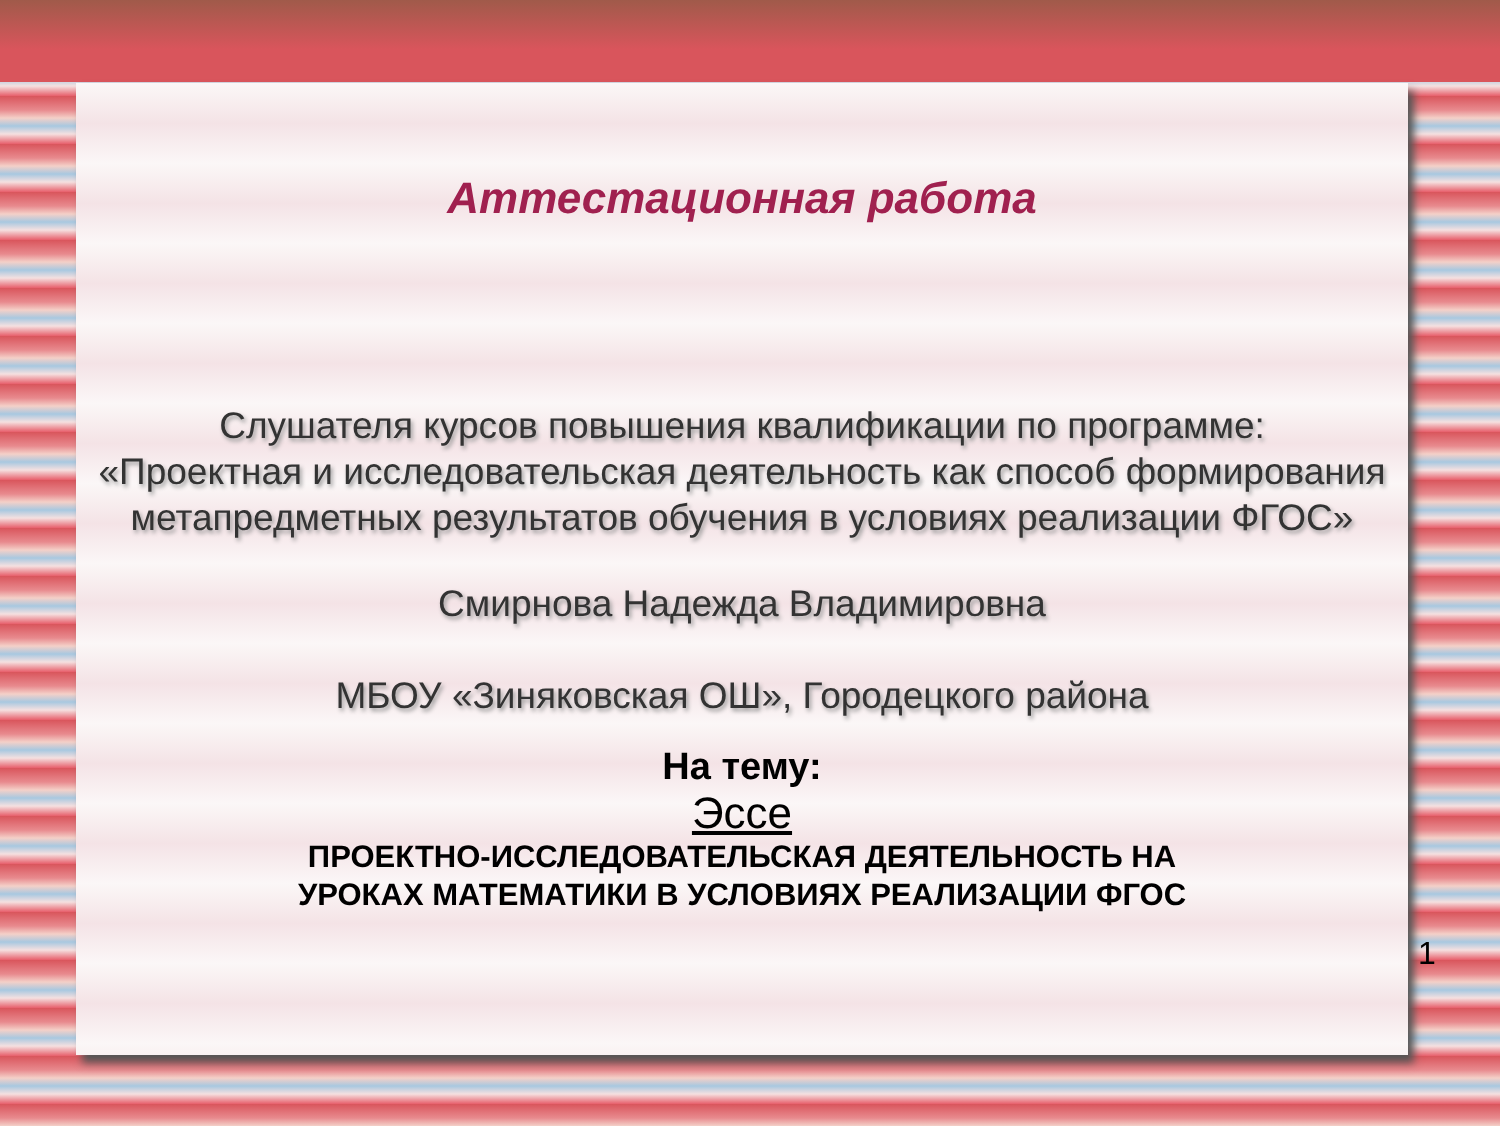Аттестационная работа
Слушателя курсов повышения квалификации по программе:
«Проектная и исследовательская деятельность как способ формирования метапредметных результатов обучения в условиях реализации ФГОС»
Смирнова Надежда Владимировна
МБОУ «Зиняковская ОШ», Городецкого района
На тему:
Эссе
ПРОЕКТНО-ИССЛЕДОВАТЕЛЬСКАЯ ДЕЯТЕЛЬНОСТЬ НА
УРОКАХ МАТЕМАТИКИ В УСЛОВИЯХ РЕАЛИЗАЦИИ ФГОС
1